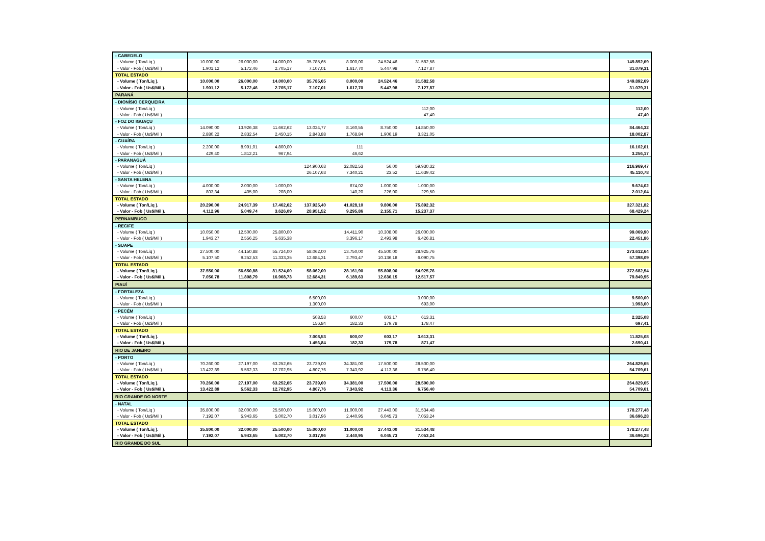| - CABEDELO | | | | | | | | | |
| - Volume ( Ton/Liq ) | 10.000,00 | 26.000,00 | 14.000,00 | 35.785,65 | 8.000,00 | 24.524,46 | 31.582,58 | | 149.892,69 |
| - Valor - Fob ( Us$/Mil ) | 1.901,12 | 5.172,46 | 2.705,17 | 7.107,01 | 1.617,70 | 5.447,98 | 7.127,87 | | 31.079,31 |
| TOTAL ESTADO | | | | | | | | | |
| - Volume ( Ton/Liq ). | 10.000,00 | 26.000,00 | 14.000,00 | 35.785,65 | 8.000,00 | 24.524,46 | 31.582,58 | | 149.892,69 |
| - Valor - Fob ( Us$/Mil ). | 1.901,12 | 5.172,46 | 2.705,17 | 7.107,01 | 1.617,70 | 5.447,98 | 7.127,87 | | 31.079,31 |
| PARANÁ | | | | | | | | | |
| - DIONÍSIO CERQUEIRA | | | | | | | | | |
| - Volume ( Ton/Liq ) | | | | | | | 112,00 | | 112,00 |
| - Valor - Fob ( Us$/Mil ) | | | | | | | 47,40 | | 47,40 |
| - FOZ DO IGUAÇU | | | | | | | | | |
| - Volume ( Ton/Liq ) | 14.090,00 | 13.926,38 | 11.662,62 | 13.024,77 | 8.160,55 | 8.750,00 | 14.850,00 | | 84.464,32 |
| - Valor - Fob ( Us$/Mil ) | 2.880,22 | 2.832,54 | 2.450,15 | 2.843,88 | 1.768,84 | 1.906,19 | 3.321,05 | | 18.002,87 |
| - GUAÍRA | | | | | | | | | |
| - Volume ( Ton/Liq ) | 2.200,00 | 8.991,01 | 4.800,00 | | 111 | | | | 16.102,01 |
| - Valor - Fob ( Us$/Mil ) | 429,40 | 1.812,21 | 967,94 | | 46,62 | | | | 3.256,17 |
| - PARANAGUÁ | | | | | | | | | |
| - Volume ( Ton/Liq ) | | | | 124.900,63 | 32.082,53 | 56,00 | 59.930,32 | | 216.969,47 |
| - Valor - Fob ( Us$/Mil ) | | | | 26.107,63 | 7.340,21 | 23,52 | 11.639,42 | | 45.110,78 |
| - SANTA HELENA | | | | | | | | | |
| - Volume ( Ton/Liq ) | 4.000,00 | 2.000,00 | 1.000,00 | | 674,02 | 1.000,00 | 1.000,00 | | 9.674,02 |
| - Valor - Fob ( Us$/Mil ) | 803,34 | 405,00 | 208,00 | | 140,20 | 226,00 | 229,50 | | 2.012,04 |
| TOTAL ESTADO | | | | | | | | | |
| - Volume ( Ton/Liq ). | 20.290,00 | 24.917,39 | 17.462,62 | 137.925,40 | 41.028,10 | 9.806,00 | 75.892,32 | | 327.321,82 |
| - Valor - Fob ( Us$/Mil ). | 4.112,96 | 5.049,74 | 3.626,09 | 28.951,52 | 9.295,86 | 2.155,71 | 15.237,37 | | 68.429,24 |
| PERNAMBUCO | | | | | | | | | |
| - RECIFE | | | | | | | | | |
| - Volume ( Ton/Liq ) | 10.050,00 | 12.500,00 | 25.800,00 | | 14.411,90 | 10.308,00 | 26.000,00 | | 99.069,90 |
| - Valor - Fob ( Us$/Mil ) | 1.943,27 | 2.556,25 | 5.635,38 | | 3.396,17 | 2.493,98 | 6.426,81 | | 22.451,86 |
| - SUAPE | | | | | | | | | |
| - Volume ( Ton/Liq ) | 27.500,00 | 44.150,88 | 55.724,00 | 58.062,00 | 13.750,00 | 45.500,00 | 28.925,76 | | 273.612,64 |
| - Valor - Fob ( Us$/Mil ) | 5.107,50 | 9.252,53 | 11.333,35 | 12.684,31 | 2.793,47 | 10.136,18 | 6.090,75 | | 57.398,09 |
| TOTAL ESTADO | | | | | | | | | |
| - Volume ( Ton/Liq ). | 37.550,00 | 56.650,88 | 81.524,00 | 58.062,00 | 28.161,90 | 55.808,00 | 54.925,76 | | 372.682,54 |
| - Valor - Fob ( Us$/Mil ). | 7.050,78 | 11.808,79 | 16.968,73 | 12.684,31 | 6.189,63 | 12.630,15 | 12.517,57 | | 79.849,95 |
| PIAUÍ | | | | | | | | | |
| - FORTALEZA | | | | | | | | | |
| - Volume ( Ton/Liq ) | | | | 6.500,00 | | | 3.000,00 | | 9.500,00 |
| - Valor - Fob ( Us$/Mil ) | | | | 1.300,00 | | | 693,00 | | 1.993,00 |
| - PECÉM | | | | | | | | | |
| - Volume ( Ton/Liq ) | | | | 508,53 | 600,07 | 603,17 | 613,31 | | 2.325,08 |
| - Valor - Fob ( Us$/Mil ) | | | | 156,84 | 182,33 | 179,78 | 178,47 | | 697,41 |
| TOTAL ESTADO | | | | | | | | | |
| - Volume ( Ton/Liq ). | | | | 7.008,53 | 600,07 | 603,17 | 3.613,31 | | 11.825,08 |
| - Valor - Fob ( Us$/Mil ). | | | | 1.456,84 | 182,33 | 179,78 | 871,47 | | 2.690,41 |
| RIO DE JANEIRO | | | | | | | | | |
| - PORTO | | | | | | | | | |
| - Volume ( Ton/Liq ) | 70.260,00 | 27.197,00 | 63.252,65 | 23.739,00 | 34.381,00 | 17.500,00 | 28.500,00 | | 264.829,65 |
| - Valor - Fob ( Us$/Mil ) | 13.422,89 | 5.562,33 | 12.702,95 | 4.807,76 | 7.343,92 | 4.113,36 | 6.756,40 | | 54.709,61 |
| TOTAL ESTADO | | | | | | | | | |
| - Volume ( Ton/Liq ). | 70.260,00 | 27.197,00 | 63.252,65 | 23.739,00 | 34.381,00 | 17.500,00 | 28.500,00 | | 264.829,65 |
| - Valor - Fob ( Us$/Mil ). | 13.422,89 | 5.562,33 | 12.702,95 | 4.807,76 | 7.343,92 | 4.113,36 | 6.756,40 | | 54.709,61 |
| RIO GRANDE DO NORTE | | | | | | | | | |
| - NATAL | | | | | | | | | |
| - Volume ( Ton/Liq ) | 35.800,00 | 32.000,00 | 25.500,00 | 15.000,00 | 11.000,00 | 27.443,00 | 31.534,48 | | 178.277,48 |
| - Valor - Fob ( Us$/Mil ) | 7.192,07 | 5.943,65 | 5.002,70 | 3.017,96 | 2.440,95 | 6.045,73 | 7.053,24 | | 36.696,28 |
| TOTAL ESTADO | | | | | | | | | |
| - Volume ( Ton/Liq ). | 35.800,00 | 32.000,00 | 25.500,00 | 15.000,00 | 11.000,00 | 27.443,00 | 31.534,48 | | 178.277,48 |
| - Valor - Fob ( Us$/Mil ). | 7.192,07 | 5.943,65 | 5.002,70 | 3.017,96 | 2.440,95 | 6.045,73 | 7.053,24 | | 36.696,28 |
| RIO GRANDE DO SUL | | | | | | | | | |